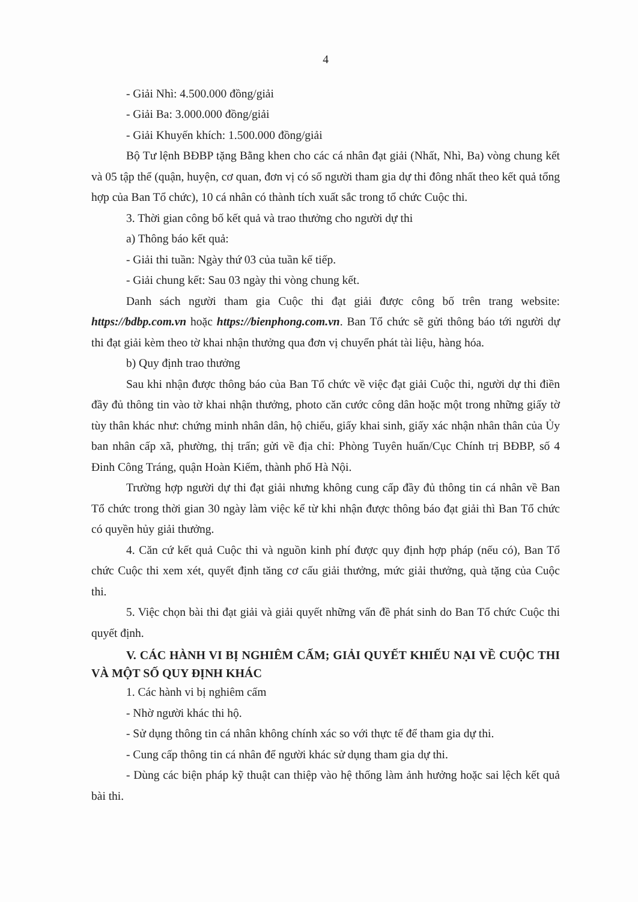4
- Giải Nhì: 4.500.000 đồng/giải
- Giải Ba: 3.000.000 đồng/giải
- Giải Khuyến khích: 1.500.000 đồng/giải
Bộ Tư lệnh BĐBP tặng Bằng khen cho các cá nhân đạt giải (Nhất, Nhì, Ba) vòng chung kết và 05 tập thể (quận, huyện, cơ quan, đơn vị có số người tham gia dự thi đông nhất theo kết quả tổng hợp của Ban Tổ chức), 10 cá nhân có thành tích xuất sắc trong tổ chức Cuộc thi.
3. Thời gian công bố kết quả và trao thưởng cho người dự thi
a) Thông báo kết quả:
- Giải thi tuần: Ngày thứ 03 của tuần kế tiếp.
- Giải chung kết: Sau 03 ngày thi vòng chung kết.
Danh sách người tham gia Cuộc thi đạt giải được công bố trên trang website: https://bdbp.com.vn hoặc https://bienphong.com.vn. Ban Tổ chức sẽ gửi thông báo tới người dự thi đạt giải kèm theo tờ khai nhận thưởng qua đơn vị chuyển phát tài liệu, hàng hóa.
b) Quy định trao thưởng
Sau khi nhận được thông báo của Ban Tổ chức về việc đạt giải Cuộc thi, người dự thi điền đầy đủ thông tin vào tờ khai nhận thưởng, photo căn cước công dân hoặc một trong những giấy tờ tùy thân khác như: chứng minh nhân dân, hộ chiếu, giấy khai sinh, giấy xác nhận nhân thân của Ủy ban nhân cấp xã, phường, thị trấn; gửi về địa chỉ: Phòng Tuyên huấn/Cục Chính trị BĐBP, số 4 Đinh Công Tráng, quận Hoàn Kiếm, thành phố Hà Nội.
Trường hợp người dự thi đạt giải nhưng không cung cấp đầy đủ thông tin cá nhân về Ban Tổ chức trong thời gian 30 ngày làm việc kể từ khi nhận được thông báo đạt giải thì Ban Tổ chức có quyền hủy giải thưởng.
4. Căn cứ kết quả Cuộc thi và nguồn kinh phí được quy định hợp pháp (nếu có), Ban Tổ chức Cuộc thi xem xét, quyết định tăng cơ cấu giải thưởng, mức giải thưởng, quà tặng của Cuộc thi.
5. Việc chọn bài thi đạt giải và giải quyết những vấn đề phát sinh do Ban Tổ chức Cuộc thi quyết định.
V. CÁC HÀNH VI BỊ NGHIÊM CẤM; GIẢI QUYẾT KHIẾU NẠI VỀ CUỘC THI VÀ MỘT SỐ QUY ĐỊNH KHÁC
1. Các hành vi bị nghiêm cấm
- Nhờ người khác thi hộ.
- Sử dụng thông tin cá nhân không chính xác so với thực tế để tham gia dự thi.
- Cung cấp thông tin cá nhân để người khác sử dụng tham gia dự thi.
- Dùng các biện pháp kỹ thuật can thiệp vào hệ thống làm ảnh hưởng hoặc sai lệch kết quả bài thi.